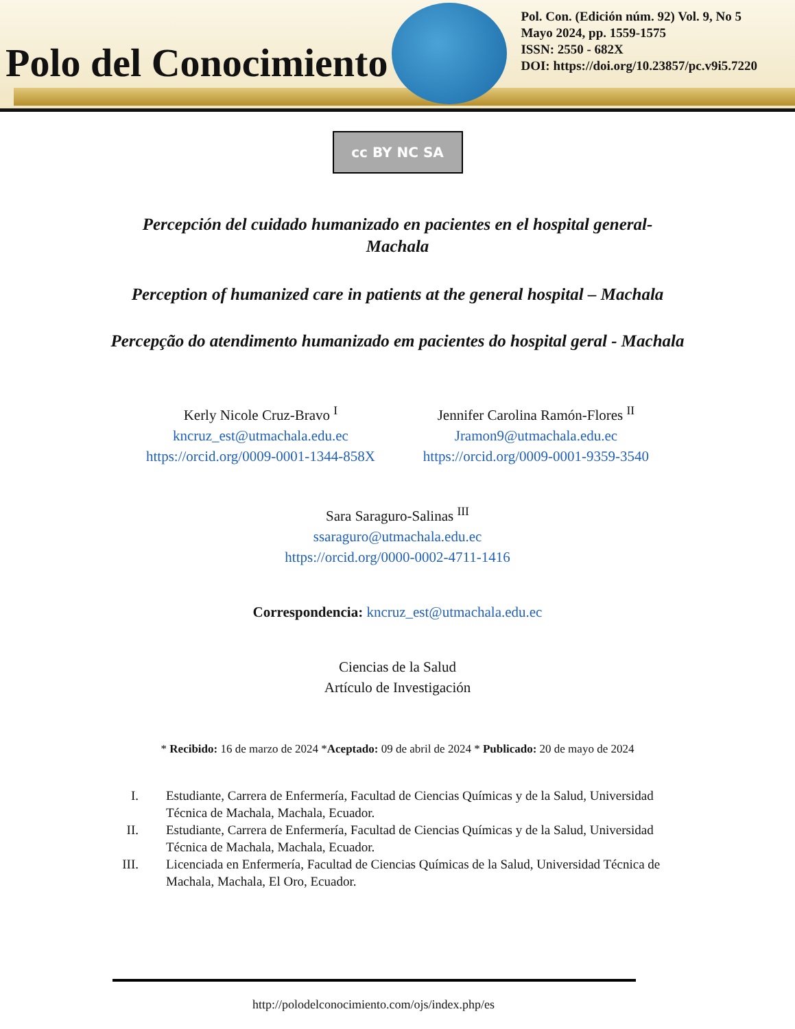Polo del Conocimiento
Pol. Con. (Edición núm. 92) Vol. 9, No 5
Mayo 2024, pp. 1559-1575
ISSN: 2550 - 682X
DOI: https://doi.org/10.23857/pc.v9i5.7220
cc BY NC SA
Percepción del cuidado humanizado en pacientes en el hospital general-
Machala
Perception of humanized care in patients at the general hospital – Machala
Percepção do atendimento humanizado em pacientes do hospital geral - Machala
Kerly Nicole Cruz-Bravo <sup>I</sup>
kncruz_est@utmachala.edu.ec
https://orcid.org/0009-0001-1344-858X
Jennifer Carolina Ramón-Flores <sup>II</sup>
Jramon9@utmachala.edu.ec
https://orcid.org/0009-0001-9359-3540
Sara Saraguro-Salinas <sup>III</sup>
ssaraguro@utmachala.edu.ec
https://orcid.org/0000-0002-4711-1416
Correspondencia: kncruz_est@utmachala.edu.ec
Ciencias de la Salud
Artículo de Investigación
* Recibido: 16 de marzo de 2024 *Aceptado: 09 de abril de 2024 * Publicado: 20 de mayo de 2024
I. Estudiante, Carrera de Enfermería, Facultad de Ciencias Químicas y de la Salud, Universidad Técnica de Machala, Machala, Ecuador.
II. Estudiante, Carrera de Enfermería, Facultad de Ciencias Químicas y de la Salud, Universidad Técnica de Machala, Machala, Ecuador.
III. Licenciada en Enfermería, Facultad de Ciencias Químicas de la Salud, Universidad Técnica de Machala, Machala, El Oro, Ecuador.
http://polodelconocimiento.com/ojs/index.php/es